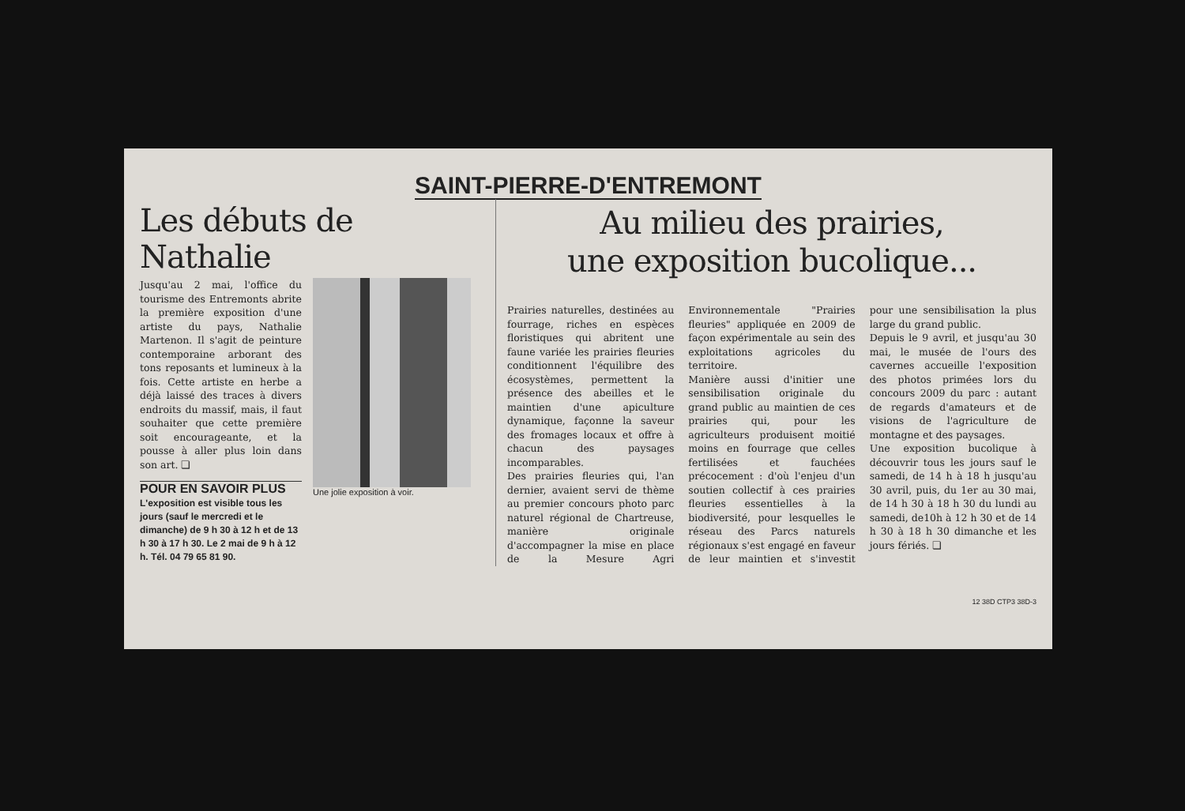SAINT-PIERRE-D'ENTREMONT
Les débuts de Nathalie
Jusqu'au 2 mai, l'office du tourisme des Entremonts abrite la première exposition d'une artiste du pays, Nathalie Martenon. Il s'agit de peinture contemporaine arborant des tons reposants et lumineux à la fois. Cette artiste en herbe a déjà laissé des traces à divers endroits du massif, mais, il faut souhaiter que cette première soit encourageante, et la pousse à aller plus loin dans son art. ❏
POUR EN SAVOIR PLUS
L'exposition est visible tous les jours (sauf le mercredi et le dimanche) de 9 h 30 à 12 h et de 13 h 30 à 17 h 30. Le 2 mai de 9 h à 12 h. Tél. 04 79 65 81 90.
Une jolie exposition à voir.
Au milieu des prairies,
une exposition bucolique...
Prairies naturelles, destinées au fourrage, riches en espèces floristiques qui abritent une faune variée les prairies fleuries conditionnent l'équilibre des écosystèmes, permettent la présence des abeilles et le maintien d'une apiculture dynamique, façonne la saveur des fromages locaux et offre à chacun des paysages incomparables.
Des prairies fleuries qui, l'an dernier, avaient servi de thème au premier concours photo parc naturel régional de Chartreuse, manière originale d'accompagner la mise en place de la Mesure Agri Environnementale "Prairies fleuries" appliquée en 2009 de façon expérimentale au sein des exploitations agricoles du territoire.
Manière aussi d'initier une sensibilisation originale du grand public au maintien de ces prairies qui, pour les agriculteurs produisent moitié moins en fourrage que celles fertilisées et fauchées précocement : d'où l'enjeu d'un soutien collectif à ces prairies fleuries essentielles à la biodiversité, pour lesquelles le réseau des Parcs naturels régionaux s'est engagé en faveur de leur maintien et s'investit pour une sensibilisation la plus large du grand public.
Depuis le 9 avril, et jusqu'au 30 mai, le musée de l'ours des cavernes accueille l'exposition des photos primées lors du concours 2009 du parc : autant de regards d'amateurs et de visions de l'agriculture de montagne et des paysages.
Une exposition bucolique à découvrir tous les jours sauf le samedi, de 14 h à 18 h jusqu'au 30 avril, puis, du 1er au 30 mai, de 14 h 30 à 18 h 30 du lundi au samedi, de10h à 12 h 30 et de 14 h 30 à 18 h 30 dimanche et les jours fériés. ❏
12 38D CTP3 38D-3